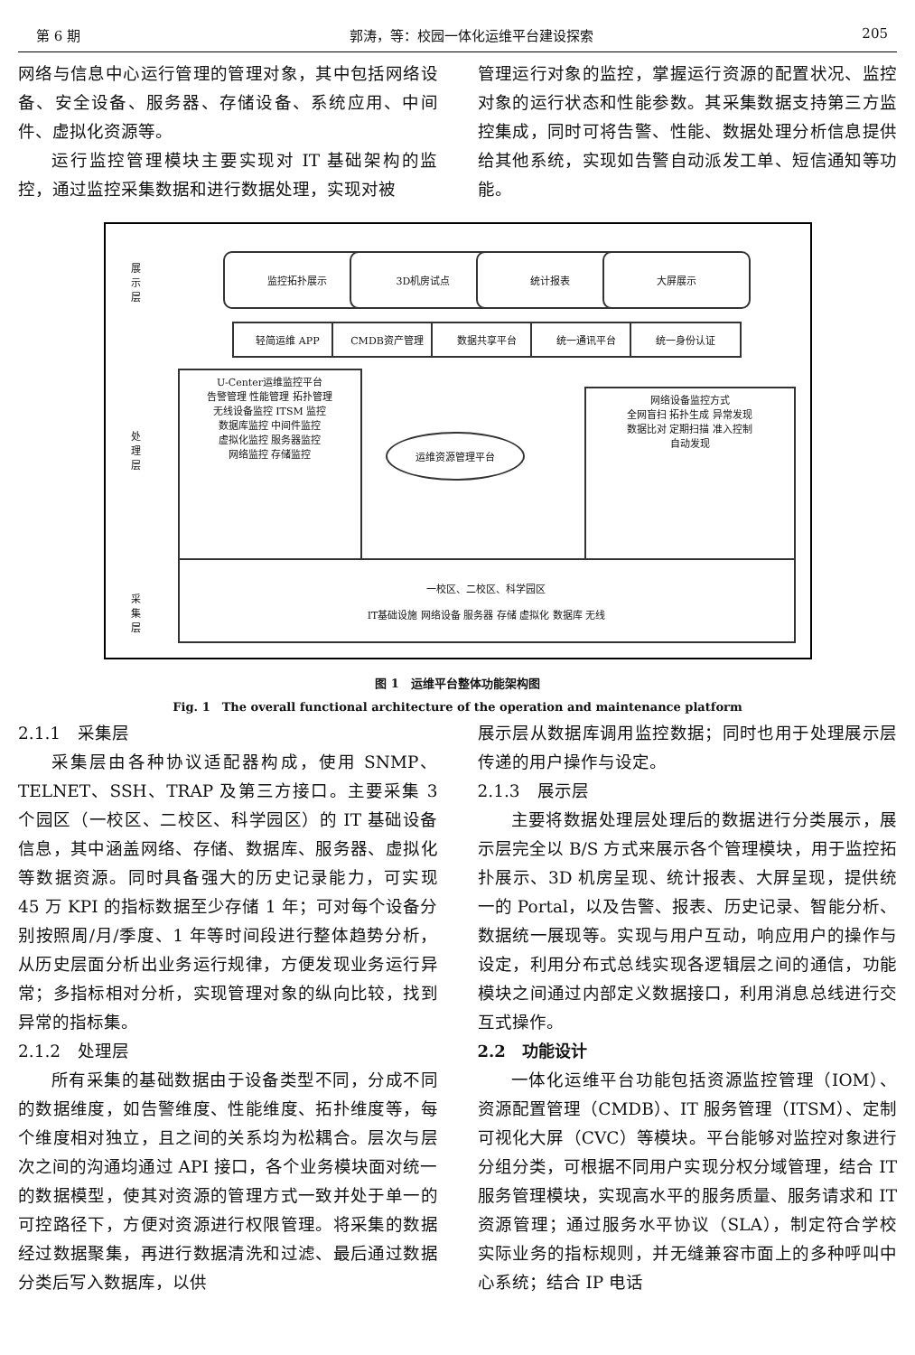第 6 期 郭涛，等：校园一体化运维平台建设探索 205
网络与信息中心运行管理的管理对象，其中包括网络设备、安全设备、服务器、存储设备、系统应用、中间件、虚拟化资源等。
运行监控管理模块主要实现对 IT 基础架构的监控，通过监控采集数据和进行数据处理，实现对被
管理运行对象的监控，掌握运行资源的配置状况、监控对象的运行状态和性能参数。其采集数据支持第三方监控集成，同时可将告警、性能、数据处理分析信息提供给其他系统，实现如告警自动派发工单、短信通知等功能。
展
示
层
监控拓扑展示 3D机房试点 统计报表 大屏展示
处
理
层
轻简运维 APP CMDB资产管理 数据共享平台 统一通讯平台 统一身份认证
U-Center运维监控平台
告警管理 性能管理 拓扑管理
无线设备监控 ITSM 监控
数据库监控 中间件监控
虚拟化监控 服务器监控
网络监控 存储监控
运维资源管理平台
网络设备监控方式
全网盲扫 拓扑生成 异常发现
数据比对 定期扫描 准入控制
自动发现
采
集
层
一校区、二校区、科学园区
IT基础设施 网络设备 服务器 存储 虚拟化 数据库 无线
图 1　运维平台整体功能架构图
Fig. 1　The overall functional architecture of the operation and maintenance platform
2.1.1　采集层
采集层由各种协议适配器构成，使用 SNMP、TELNET、SSH、TRAP 及第三方接口。主要采集 3 个园区（一校区、二校区、科学园区）的 IT 基础设备信息，其中涵盖网络、存储、数据库、服务器、虚拟化等数据资源。同时具备强大的历史记录能力，可实现 45 万 KPI 的指标数据至少存储 1 年；可对每个设备分别按照周/月/季度、1 年等时间段进行整体趋势分析，从历史层面分析出业务运行规律，方便发现业务运行异常；多指标相对分析，实现管理对象的纵向比较，找到异常的指标集。
2.1.2　处理层
所有采集的基础数据由于设备类型不同，分成不同的数据维度，如告警维度、性能维度、拓扑维度等，每个维度相对独立，且之间的关系均为松耦合。层次与层次之间的沟通均通过 API 接口，各个业务模块面对统一的数据模型，使其对资源的管理方式一致并处于单一的可控路径下，方便对资源进行权限管理。将采集的数据经过数据聚集，再进行数据清洗和过滤、最后通过数据分类后写入数据库，以供
展示层从数据库调用监控数据；同时也用于处理展示层传递的用户操作与设定。
2.1.3　展示层
主要将数据处理层处理后的数据进行分类展示，展示层完全以 B/S 方式来展示各个管理模块，用于监控拓扑展示、3D 机房呈现、统计报表、大屏呈现，提供统一的 Portal，以及告警、报表、历史记录、智能分析、数据统一展现等。实现与用户互动，响应用户的操作与设定，利用分布式总线实现各逻辑层之间的通信，功能模块之间通过内部定义数据接口，利用消息总线进行交互式操作。
2.2　功能设计
一体化运维平台功能包括资源监控管理（IOM）、资源配置管理（CMDB）、IT 服务管理（ITSM）、定制可视化大屏（CVC）等模块。平台能够对监控对象进行分组分类，可根据不同用户实现分权分域管理，结合 IT 服务管理模块，实现高水平的服务质量、服务请求和 IT 资源管理；通过服务水平协议（SLA），制定符合学校实际业务的指标规则，并无缝兼容市面上的多种呼叫中心系统；结合 IP 电话